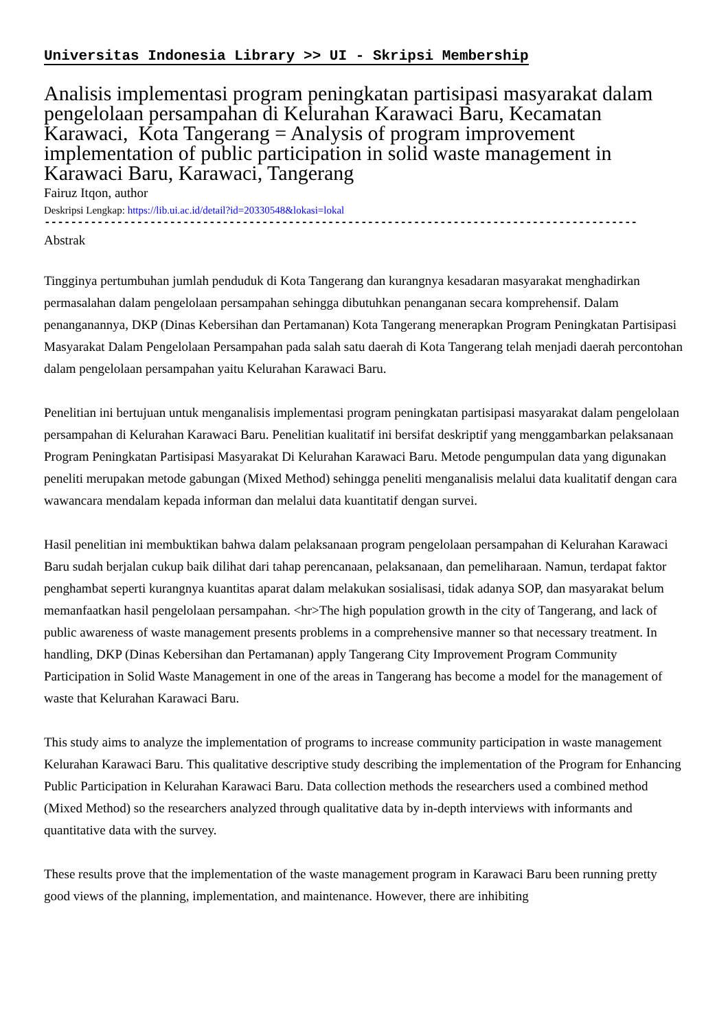Universitas Indonesia Library >> UI - Skripsi Membership
Analisis implementasi program peningkatan partisipasi masyarakat dalam pengelolaan persampahan di Kelurahan Karawaci Baru, Kecamatan Karawaci, Kota Tangerang = Analysis of program improvement implementation of public participation in solid waste management in Karawaci Baru, Karawaci, Tangerang
Fairuz Itqon, author
Deskripsi Lengkap: https://lib.ui.ac.id/detail?id=20330548&lokasi=lokal
------------------------------------------------------------------------------------------
Abstrak
Tingginya pertumbuhan jumlah penduduk di Kota Tangerang dan kurangnya kesadaran masyarakat menghadirkan permasalahan dalam pengelolaan persampahan sehingga dibutuhkan penanganan secara komprehensif. Dalam penanganannya, DKP (Dinas Kebersihan dan Pertamanan) Kota Tangerang menerapkan Program Peningkatan Partisipasi Masyarakat Dalam Pengelolaan Persampahan pada salah satu daerah di Kota Tangerang telah menjadi daerah percontohan dalam pengelolaan persampahan yaitu Kelurahan Karawaci Baru.
Penelitian ini bertujuan untuk menganalisis implementasi program peningkatan partisipasi masyarakat dalam pengelolaan persampahan di Kelurahan Karawaci Baru. Penelitian kualitatif ini bersifat deskriptif yang menggambarkan pelaksanaan Program Peningkatan Partisipasi Masyarakat Di Kelurahan Karawaci Baru. Metode pengumpulan data yang digunakan peneliti merupakan metode gabungan (Mixed Method) sehingga peneliti menganalisis melalui data kualitatif dengan cara wawancara mendalam kepada informan dan melalui data kuantitatif dengan survei.
Hasil penelitian ini membuktikan bahwa dalam pelaksanaan program pengelolaan persampahan di Kelurahan Karawaci Baru sudah berjalan cukup baik dilihat dari tahap perencanaan, pelaksanaan, dan pemeliharaan. Namun, terdapat faktor penghambat seperti kurangnya kuantitas aparat dalam melakukan sosialisasi, tidak adanya SOP, dan masyarakat belum memanfaatkan hasil pengelolaan persampahan. <hr>The high population growth in the city of Tangerang, and lack of public awareness of waste management presents problems in a comprehensive manner so that necessary treatment. In handling, DKP (Dinas Kebersihan dan Pertamanan) apply Tangerang City Improvement Program Community Participation in Solid Waste Management in one of the areas in Tangerang has become a model for the management of waste that Kelurahan Karawaci Baru.
This study aims to analyze the implementation of programs to increase community participation in waste management Kelurahan Karawaci Baru. This qualitative descriptive study describing the implementation of the Program for Enhancing Public Participation in Kelurahan Karawaci Baru. Data collection methods the researchers used a combined method (Mixed Method) so the researchers analyzed through qualitative data by in-depth interviews with informants and quantitative data with the survey.
These results prove that the implementation of the waste management program in Karawaci Baru been running pretty good views of the planning, implementation, and maintenance. However, there are inhibiting